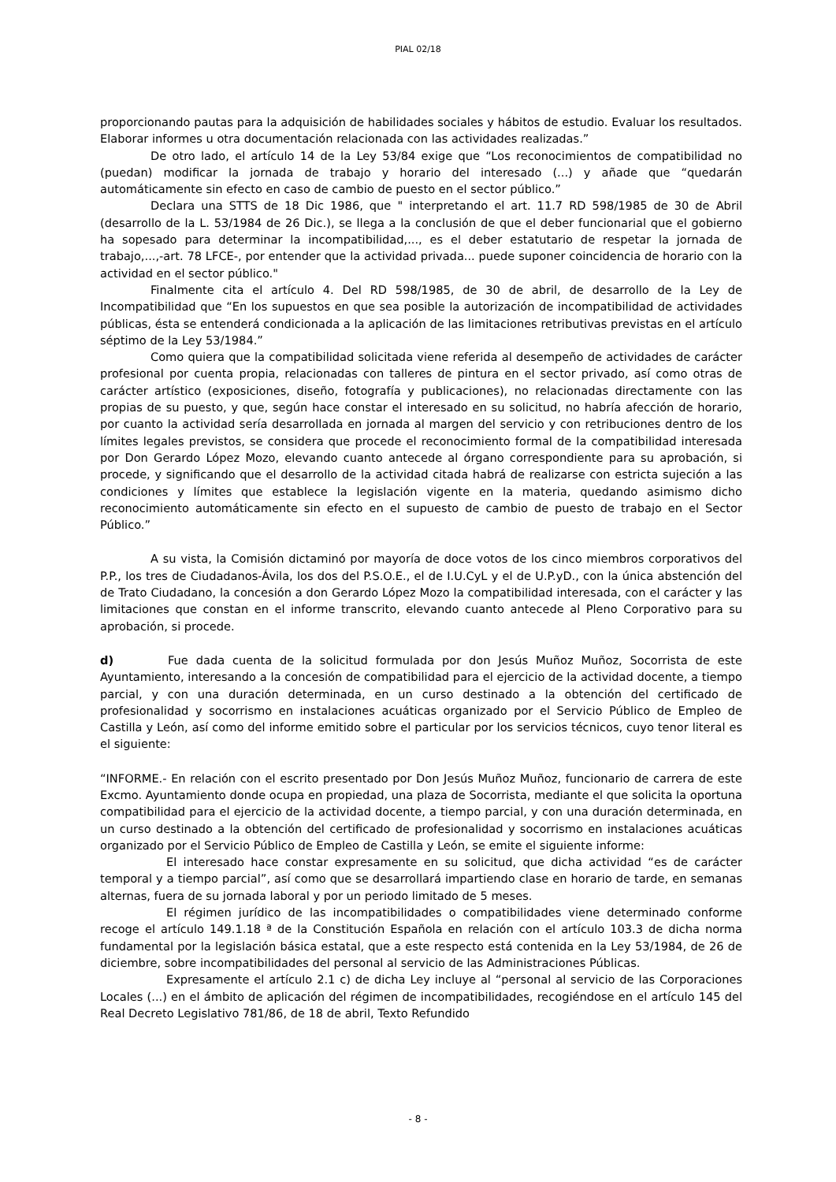PIAL 02/18
proporcionando pautas para la adquisición de habilidades sociales y hábitos de estudio. Evaluar los resultados. Elaborar informes u otra documentación relacionada con las actividades realizadas.”
De otro lado, el artículo 14 de la Ley 53/84 exige que “Los reconocimientos de compatibilidad no (puedan) modificar la jornada de trabajo y horario del interesado (...) y añade que “quedarán automáticamente sin efecto en caso de cambio de puesto en el sector público.”
Declara una STTS de 18 Dic 1986, que " interpretando el art. 11.7 RD 598/1985 de 30 de Abril (desarrollo de la L. 53/1984 de 26 Dic.), se llega a la conclusión de que el deber funcionarial que el gobierno ha sopesado para determinar la incompatibilidad,..., es el deber estatutario de respetar la jornada de trabajo,...,-art. 78 LFCE-, por entender que la actividad privada... puede suponer coincidencia de horario con la actividad en el sector público."
Finalmente cita el artículo 4. Del RD 598/1985, de 30 de abril, de desarrollo de la Ley de Incompatibilidad que “En los supuestos en que sea posible la autorización de incompatibilidad de actividades públicas, ésta se entenderá condicionada a la aplicación de las limitaciones retributivas previstas en el artículo séptimo de la Ley 53/1984.”
Como quiera que la compatibilidad solicitada viene referida al desempeño de actividades de carácter profesional por cuenta propia, relacionadas con talleres de pintura en el sector privado, así como otras de carácter artístico (exposiciones, diseño, fotografía y publicaciones), no relacionadas directamente con las propias de su puesto, y que, según hace constar el interesado en su solicitud, no habría afección de horario, por cuanto la actividad sería desarrollada en jornada al margen del servicio y con retribuciones dentro de los límites legales previstos, se considera que procede el reconocimiento formal de la compatibilidad interesada por Don Gerardo López Mozo, elevando cuanto antecede al órgano correspondiente para su aprobación, si procede, y significando que el desarrollo de la actividad citada habrá de realizarse con estricta sujeción a las condiciones y límites que establece la legislación vigente en la materia, quedando asimismo dicho reconocimiento automáticamente sin efecto en el supuesto de cambio de puesto de trabajo en el Sector Público.”
A su vista, la Comisión dictaminó por mayoría de doce votos de los cinco miembros corporativos del P.P., los tres de Ciudadanos-Ávila, los dos del P.S.O.E., el de I.U.CyL y el de U.P.yD., con la única abstención del de Trato Ciudadano, la concesión a don Gerardo López Mozo la compatibilidad interesada, con el carácter y las limitaciones que constan en el informe transcrito, elevando cuanto antecede al Pleno Corporativo para su aprobación, si procede.
d) Fue dada cuenta de la solicitud formulada por don Jesús Muñoz Muñoz, Socorrista de este Ayuntamiento, interesando a la concesión de compatibilidad para el ejercicio de la actividad docente, a tiempo parcial, y con una duración determinada, en un curso destinado a la obtención del certificado de profesionalidad y socorrismo en instalaciones acuáticas organizado por el Servicio Público de Empleo de Castilla y León, así como del informe emitido sobre el particular por los servicios técnicos, cuyo tenor literal es el siguiente:
“INFORME.- En relación con el escrito presentado por Don Jesús Muñoz Muñoz, funcionario de carrera de este Excmo. Ayuntamiento donde ocupa en propiedad, una plaza de Socorrista, mediante el que solicita la oportuna compatibilidad para el ejercicio de la actividad docente, a tiempo parcial, y con una duración determinada, en un curso destinado a la obtención del certificado de profesionalidad y socorrismo en instalaciones acuáticas organizado por el Servicio Público de Empleo de Castilla y León, se emite el siguiente informe:
El interesado hace constar expresamente en su solicitud, que dicha actividad “es de carácter temporal y a tiempo parcial”, así como que se desarrollará impartiendo clase en horario de tarde, en semanas alternas, fuera de su jornada laboral y por un periodo limitado de 5 meses.
El régimen jurídico de las incompatibilidades o compatibilidades viene determinado conforme recoge el artículo 149.1.18 ª de la Constitución Española en relación con el artículo 103.3 de dicha norma fundamental por la legislación básica estatal, que a este respecto está contenida en la Ley 53/1984, de 26 de diciembre, sobre incompatibilidades del personal al servicio de las Administraciones Públicas.
Expresamente el artículo 2.1 c) de dicha Ley incluye al “personal al servicio de las Corporaciones Locales (...) en el ámbito de aplicación del régimen de incompatibilidades, recogiéndose en el artículo 145 del Real Decreto Legislativo 781/86, de 18 de abril, Texto Refundido
- 8 -